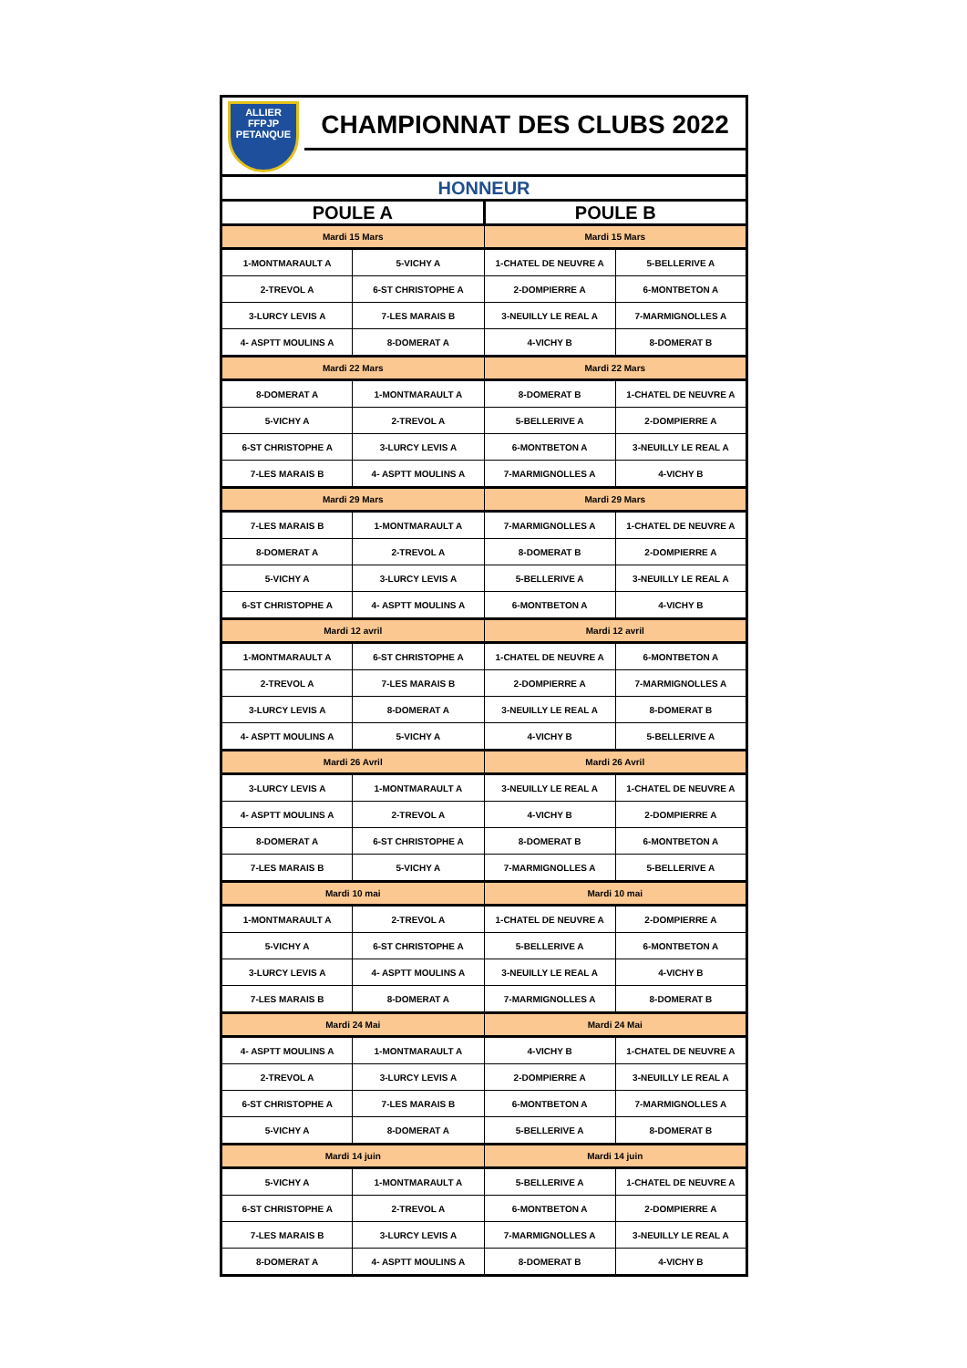ALLIER
FFPJP
PETANQUE
CHAMPIONNAT DES CLUBS 2022
| HONNEUR | | | |
| --- | --- | --- | --- |
| POULE A | | POULE B | |
| Mardi 15 Mars | | Mardi 15 Mars | |
| 1-MONTMARAULT A | 5-VICHY A | 1-CHATEL DE NEUVRE A | 5-BELLERIVE A |
| 2-TREVOL A | 6-ST CHRISTOPHE A | 2-DOMPIERRE A | 6-MONTBETON A |
| 3-LURCY LEVIS A | 7-LES MARAIS B | 3-NEUILLY LE REAL A | 7-MARMIGNOLLES A |
| 4- ASPTT MOULINS A | 8-DOMERAT A | 4-VICHY B | 8-DOMERAT B |
| Mardi 22 Mars | | Mardi 22 Mars | |
| 8-DOMERAT A | 1-MONTMARAULT A | 8-DOMERAT B | 1-CHATEL DE NEUVRE A |
| 5-VICHY A | 2-TREVOL A | 5-BELLERIVE A | 2-DOMPIERRE A |
| 6-ST CHRISTOPHE A | 3-LURCY LEVIS A | 6-MONTBETON A | 3-NEUILLY LE REAL A |
| 7-LES MARAIS B | 4- ASPTT MOULINS A | 7-MARMIGNOLLES A | 4-VICHY B |
| Mardi 29 Mars | | Mardi 29 Mars | |
| 7-LES MARAIS B | 1-MONTMARAULT A | 7-MARMIGNOLLES A | 1-CHATEL DE NEUVRE A |
| 8-DOMERAT A | 2-TREVOL A | 8-DOMERAT B | 2-DOMPIERRE A |
| 5-VICHY A | 3-LURCY LEVIS A | 5-BELLERIVE A | 3-NEUILLY LE REAL A |
| 6-ST CHRISTOPHE A | 4- ASPTT MOULINS A | 6-MONTBETON A | 4-VICHY B |
| Mardi 12 avril | | Mardi 12 avril | |
| 1-MONTMARAULT A | 6-ST CHRISTOPHE A | 1-CHATEL DE NEUVRE A | 6-MONTBETON A |
| 2-TREVOL A | 7-LES MARAIS B | 2-DOMPIERRE A | 7-MARMIGNOLLES A |
| 3-LURCY LEVIS A | 8-DOMERAT A | 3-NEUILLY LE REAL A | 8-DOMERAT B |
| 4- ASPTT MOULINS A | 5-VICHY A | 4-VICHY B | 5-BELLERIVE A |
| Mardi 26 Avril | | Mardi 26 Avril | |
| 3-LURCY LEVIS A | 1-MONTMARAULT A | 3-NEUILLY LE REAL A | 1-CHATEL DE NEUVRE A |
| 4- ASPTT MOULINS A | 2-TREVOL A | 4-VICHY B | 2-DOMPIERRE A |
| 8-DOMERAT A | 6-ST CHRISTOPHE A | 8-DOMERAT B | 6-MONTBETON A |
| 7-LES MARAIS B | 5-VICHY A | 7-MARMIGNOLLES A | 5-BELLERIVE A |
| Mardi 10 mai | | Mardi 10 mai | |
| 1-MONTMARAULT A | 2-TREVOL A | 1-CHATEL DE NEUVRE A | 2-DOMPIERRE A |
| 5-VICHY A | 6-ST CHRISTOPHE A | 5-BELLERIVE A | 6-MONTBETON A |
| 3-LURCY LEVIS A | 4- ASPTT MOULINS A | 3-NEUILLY LE REAL A | 4-VICHY B |
| 7-LES MARAIS B | 8-DOMERAT A | 7-MARMIGNOLLES A | 8-DOMERAT B |
| Mardi 24 Mai | | Mardi 24 Mai | |
| 4- ASPTT MOULINS A | 1-MONTMARAULT A | 4-VICHY B | 1-CHATEL DE NEUVRE A |
| 2-TREVOL A | 3-LURCY LEVIS A | 2-DOMPIERRE A | 3-NEUILLY LE REAL A |
| 6-ST CHRISTOPHE A | 7-LES MARAIS B | 6-MONTBETON A | 7-MARMIGNOLLES A |
| 5-VICHY A | 8-DOMERAT A | 5-BELLERIVE A | 8-DOMERAT B |
| Mardi 14 juin | | Mardi 14 juin | |
| 5-VICHY A | 1-MONTMARAULT A | 5-BELLERIVE A | 1-CHATEL DE NEUVRE A |
| 6-ST CHRISTOPHE A | 2-TREVOL A | 6-MONTBETON A | 2-DOMPIERRE A |
| 7-LES MARAIS B | 3-LURCY LEVIS A | 7-MARMIGNOLLES A | 3-NEUILLY LE REAL A |
| 8-DOMERAT A | 4- ASPTT MOULINS A | 8-DOMERAT B | 4-VICHY B |